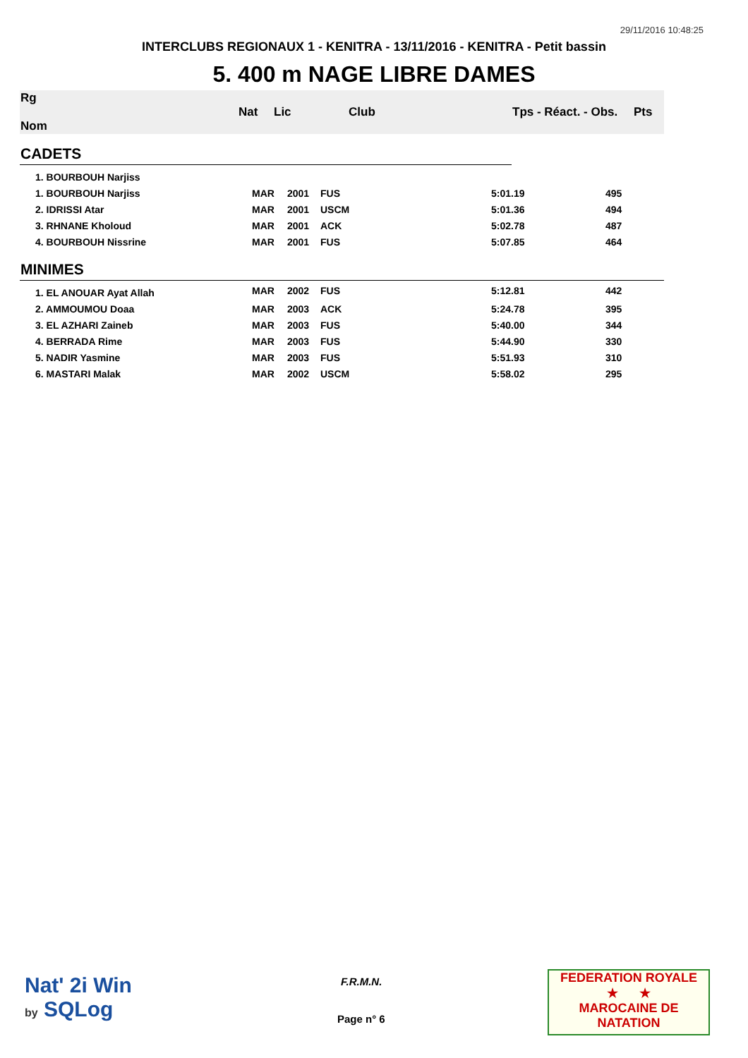29/11/2016 10:48:25
INTERCLUBS REGIONAUX 1 - KENITRA - 13/11/2016 - KENITRA - Petit bassin
5. 400 m NAGE LIBRE DAMES
| Rg Nom | | Nat | Lic | Club | Tps - Réact. - Obs. | Pts |
| --- | --- | --- | --- | --- | --- | --- |
| CADETS | | | | | | |
| 1. BOURBOUH Narjiss | | | | | | |
| 1. BOURBOUH Narjiss | MAR | 2001 | FUS | 5:01.19 | 495 |
| 2. IDRISSI Atar | MAR | 2001 | USCM | 5:01.36 | 494 |
| 3. RHNANE Kholoud | MAR | 2001 | ACK | 5:02.78 | 487 |
| 4. BOURBOUH Nissrine | MAR | 2001 | FUS | 5:07.85 | 464 |
| MINIMES | | | | | |
| 1. EL ANOUAR Ayat Allah | MAR | 2002 | FUS | 5:12.81 | 442 |
| 2. AMMOUMOU Doaa | MAR | 2003 | ACK | 5:24.78 | 395 |
| 3. EL AZHARI Zaineb | MAR | 2003 | FUS | 5:40.00 | 344 |
| 4. BERRADA Rime | MAR | 2003 | FUS | 5:44.90 | 330 |
| 5. NADIR Yasmine | MAR | 2003 | FUS | 5:51.93 | 310 |
| 6. MASTARI Malak | MAR | 2002 | USCM | 5:58.02 | 295 |
Nat' 2i Win
by SQLog
F.R.M.N.
Page n° 6
FEDERATION ROYALE
★ ★
MAROCAINE DE NATATION